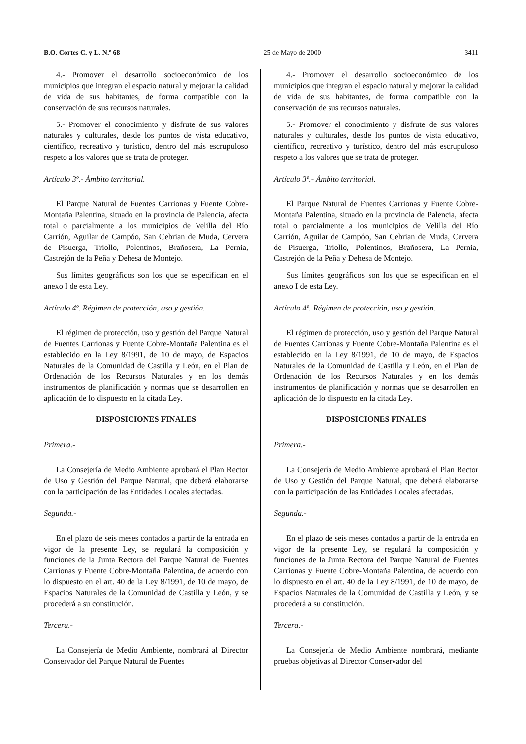B.O. Cortes C. y L. N.º 68 25 de Mayo de 2000 3411
4.- Promover el desarrollo socioeconómico de los municipios que integran el espacio natural y mejorar la calidad de vida de sus habitantes, de forma compatible con la conservación de sus recursos naturales.
5.- Promover el conocimiento y disfrute de sus valores naturales y culturales, desde los puntos de vista educativo, científico, recreativo y turístico, dentro del más escrupuloso respeto a los valores que se trata de proteger.
Artículo 3º.- Ámbito territorial.
El Parque Natural de Fuentes Carrionas y Fuente Cobre-Montaña Palentina, situado en la provincia de Palencia, afecta total o parcialmente a los municipios de Velilla del Río Carrión, Aguilar de Campóo, San Cebrian de Muda, Cervera de Pisuerga, Triollo, Polentinos, Brañosera, La Pernia, Castrejón de la Peña y Dehesa de Montejo.
Sus límites geográficos son los que se especifican en el anexo I de esta Ley.
Artículo 4º. Régimen de protección, uso y gestión.
El régimen de protección, uso y gestión del Parque Natural de Fuentes Carrionas y Fuente Cobre-Montaña Palentina es el establecido en la Ley 8/1991, de 10 de mayo, de Espacios Naturales de la Comunidad de Castilla y León, en el Plan de Ordenación de los Recursos Naturales y en los demás instrumentos de planificación y normas que se desarrollen en aplicación de lo dispuesto en la citada Ley.
DISPOSICIONES FINALES
Primera.-
La Consejería de Medio Ambiente aprobará el Plan Rector de Uso y Gestión del Parque Natural, que deberá elaborarse con la participación de las Entidades Locales afectadas.
Segunda.-
En el plazo de seis meses contados a partir de la entrada en vigor de la presente Ley, se regulará la composición y funciones de la Junta Rectora del Parque Natural de Fuentes Carrionas y Fuente Cobre-Montaña Palentina, de acuerdo con lo dispuesto en el art. 40 de la Ley 8/1991, de 10 de mayo, de Espacios Naturales de la Comunidad de Castilla y León, y se procederá a su constitución.
Tercera.-
La Consejería de Medio Ambiente, nombrará al Director Conservador del Parque Natural de Fuentes
4.- Promover el desarrollo socioeconómico de los municipios que integran el espacio natural y mejorar la calidad de vida de sus habitantes, de forma compatible con la conservación de sus recursos naturales.
5.- Promover el conocimiento y disfrute de sus valores naturales y culturales, desde los puntos de vista educativo, científico, recreativo y turístico, dentro del más escrupuloso respeto a los valores que se trata de proteger.
Artículo 3º.- Ámbito territorial.
El Parque Natural de Fuentes Carrionas y Fuente Cobre-Montaña Palentina, situado en la provincia de Palencia, afecta total o parcialmente a los municipios de Velilla del Río Carrión, Aguilar de Campóo, San Cebrian de Muda, Cervera de Pisuerga, Triollo, Polentinos, Brañosera, La Pernia, Castrejón de la Peña y Dehesa de Montejo.
Sus límites geográficos son los que se especifican en el anexo I de esta Ley.
Artículo 4º. Régimen de protección, uso y gestión.
El régimen de protección, uso y gestión del Parque Natural de Fuentes Carrionas y Fuente Cobre-Montaña Palentina es el establecido en la Ley 8/1991, de 10 de mayo, de Espacios Naturales de la Comunidad de Castilla y León, en el Plan de Ordenación de los Recursos Naturales y en los demás instrumentos de planificación y normas que se desarrollen en aplicación de lo dispuesto en la citada Ley.
DISPOSICIONES FINALES
Primera.-
La Consejería de Medio Ambiente aprobará el Plan Rector de Uso y Gestión del Parque Natural, que deberá elaborarse con la participación de las Entidades Locales afectadas.
Segunda.-
En el plazo de seis meses contados a partir de la entrada en vigor de la presente Ley, se regulará la composición y funciones de la Junta Rectora del Parque Natural de Fuentes Carrionas y Fuente Cobre-Montaña Palentina, de acuerdo con lo dispuesto en el art. 40 de la Ley 8/1991, de 10 de mayo, de Espacios Naturales de la Comunidad de Castilla y León, y se procederá a su constitución.
Tercera.-
La Consejería de Medio Ambiente nombrará, mediante pruebas objetivas al Director Conservador del